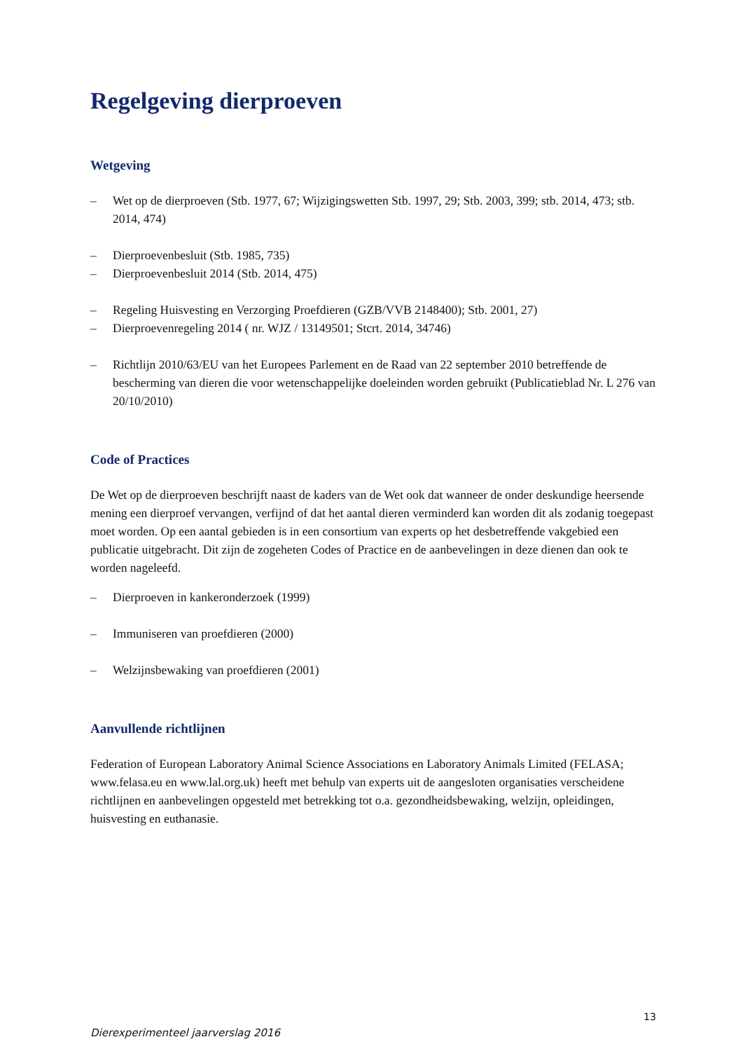Regelgeving dierproeven
Wetgeving
– Wet op de dierproeven (Stb. 1977, 67; Wijzigingswetten Stb. 1997, 29; Stb. 2003, 399; stb. 2014, 473; stb. 2014, 474)
– Dierproevenbesluit (Stb. 1985, 735)
– Dierproevenbesluit 2014 (Stb. 2014, 475)
– Regeling Huisvesting en Verzorging Proefdieren (GZB/VVB 2148400); Stb. 2001, 27)
– Dierproevenregeling 2014 ( nr. WJZ / 13149501; Stcrt. 2014, 34746)
– Richtlijn 2010/63/EU van het Europees Parlement en de Raad van 22 september 2010 betreffende de bescherming van dieren die voor wetenschappelijke doeleinden worden gebruikt (Publicatieblad Nr. L 276 van 20/10/2010)
Code of Practices
De Wet op de dierproeven beschrijft naast de kaders van de Wet ook dat wanneer de onder deskundige heersende mening een dierproef vervangen, verfijnd of dat het aantal dieren verminderd kan worden dit als zodanig toegepast moet worden. Op een aantal gebieden is in een consortium van experts op het desbetreffende vakgebied een publicatie uitgebracht. Dit zijn de zogeheten Codes of Practice en de aanbevelingen in deze dienen dan ook te worden nageleefd.
– Dierproeven in kankeronderzoek (1999)
– Immuniseren van proefdieren (2000)
– Welzijnsbewaking van proefdieren (2001)
Aanvullende richtlijnen
Federation of European Laboratory Animal Science Associations en Laboratory Animals Limited (FELASA; www.felasa.eu en www.lal.org.uk) heeft met behulp van experts uit de aangesloten organisaties verscheidene richtlijnen en aanbevelingen opgesteld met betrekking tot o.a. gezondheidsbewaking, welzijn, opleidingen, huisvesting en euthanasie.
13
Dierexperimenteel jaarverslag 2016